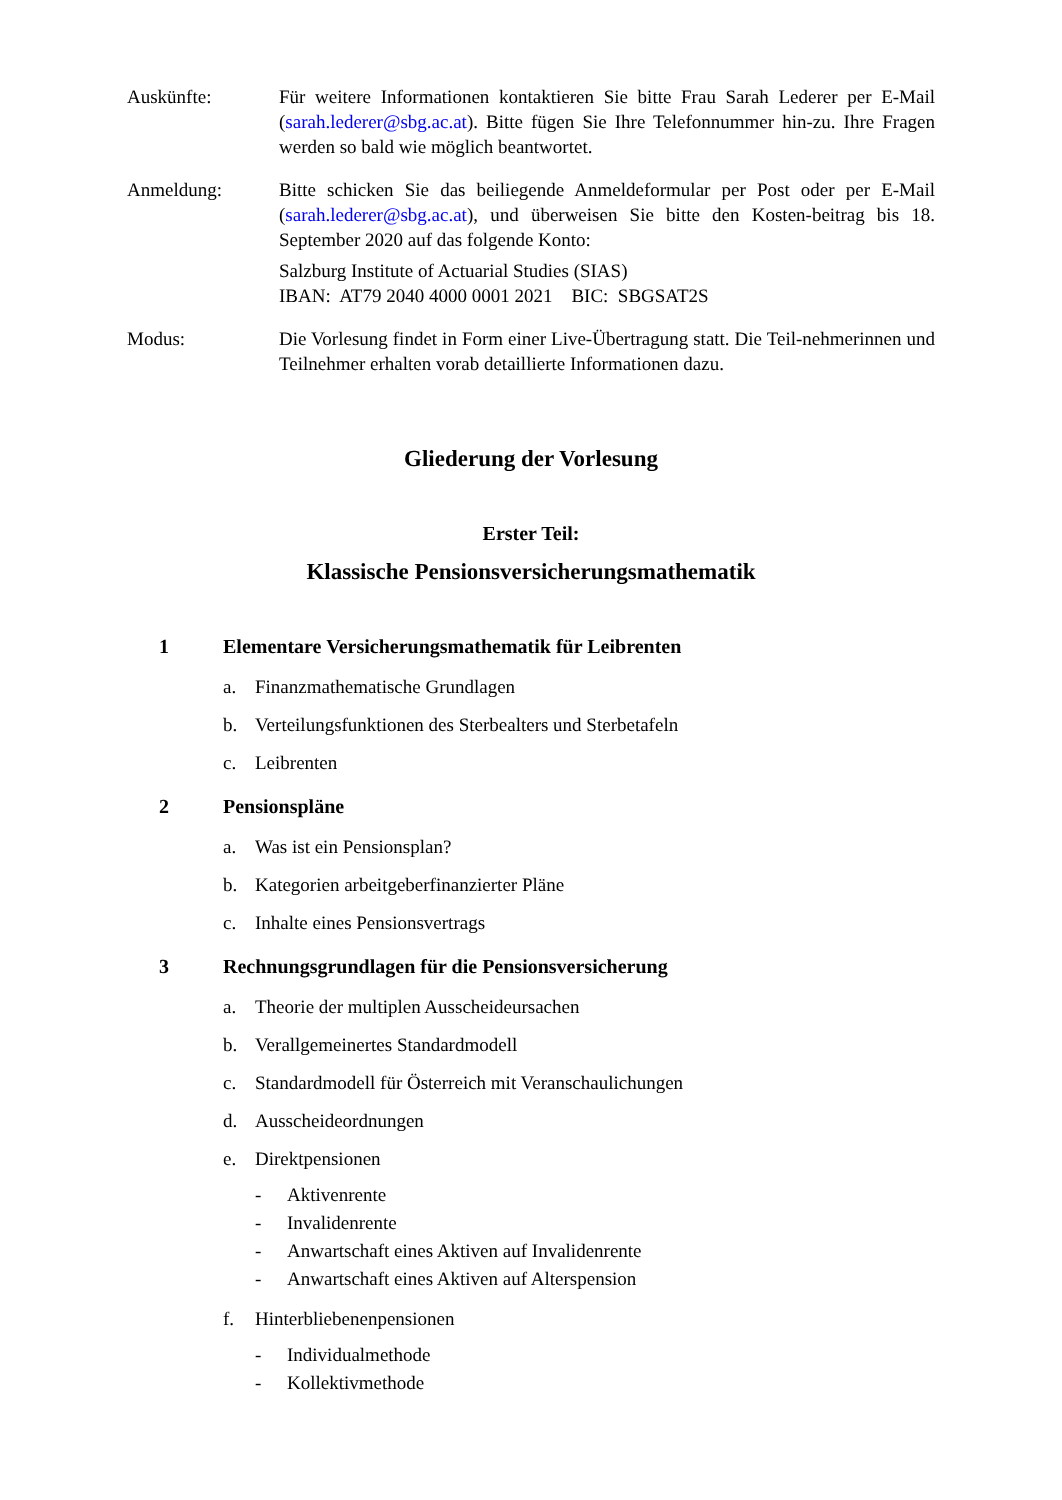Auskünfte: Für weitere Informationen kontaktieren Sie bitte Frau Sarah Lederer per E-Mail (sarah.lederer@sbg.ac.at). Bitte fügen Sie Ihre Telefonnummer hin-zu. Ihre Fragen werden so bald wie möglich beantwortet.
Anmeldung: Bitte schicken Sie das beiliegende Anmeldeformular per Post oder per E-Mail (sarah.lederer@sbg.ac.at), und überweisen Sie bitte den Kosten-beitrag bis 18. September 2020 auf das folgende Konto:
Salzburg Institute of Actuarial Studies (SIAS)
IBAN: AT79 2040 4000 0001 2021 BIC: SBGSAT2S
Modus: Die Vorlesung findet in Form einer Live-Übertragung statt. Die Teil-nehmerinnen und Teilnehmer erhalten vorab detaillierte Informationen dazu.
Gliederung der Vorlesung
Erster Teil:
Klassische Pensionsversicherungsmathematik
1 Elementare Versicherungsmathematik für Leibrenten
a. Finanzmathematische Grundlagen
b. Verteilungsfunktionen des Sterbealters und Sterbetafeln
c. Leibrenten
2 Pensionspläne
a. Was ist ein Pensionsplan?
b. Kategorien arbeitgeberfinanzierter Pläne
c. Inhalte eines Pensionsvertrags
3 Rechnungsgrundlagen für die Pensionsversicherung
a. Theorie der multiplen Ausscheideursachen
b. Verallgemeinertes Standardmodell
c. Standardmodell für Österreich mit Veranschaulichungen
d. Ausscheideordnungen
e. Direktpensionen
- Aktivenrente
- Invalidenrente
- Anwartschaft eines Aktiven auf Invalidenrente
- Anwartschaft eines Aktiven auf Alterspension
f. Hinterbliebenenpensionen
- Individualmethode
- Kollektivmethode